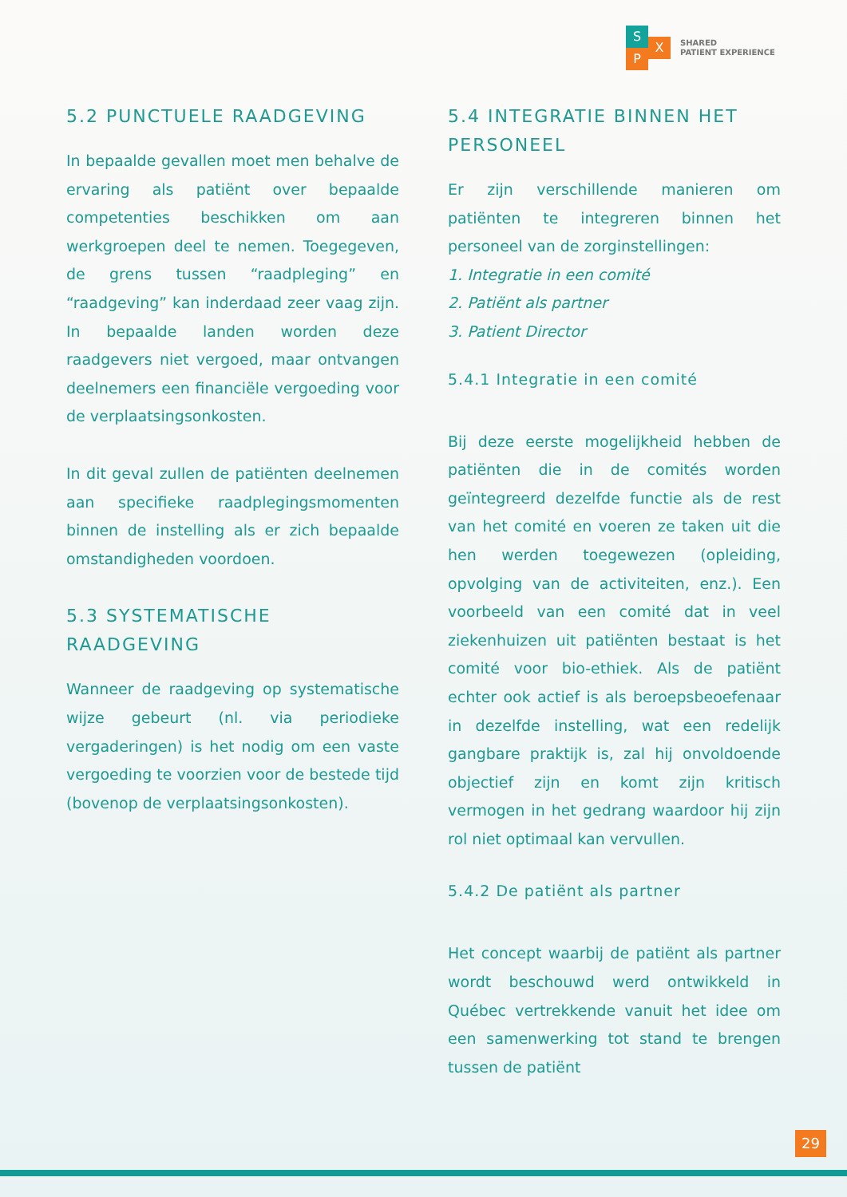S
P
X
SHARED
PATIENT EXPERIENCE
5.2 PUNCTUELE RAADGEVING
In bepaalde gevallen moet men behalve de ervaring als patiënt over bepaalde competenties beschikken om aan werkgroepen deel te nemen. Toegegeven, de grens tussen “raadpleging” en “raadgeving” kan inderdaad zeer vaag zijn. In bepaalde landen worden deze raadgevers niet vergoed, maar ontvangen deelnemers een financiële vergoeding voor de verplaatsingsonkosten.
In dit geval zullen de patiënten deelnemen aan specifieke raadplegingsmomenten binnen de instelling als er zich bepaalde omstandigheden voordoen.
5.3 SYSTEMATISCHE
RAADGEVING
Wanneer de raadgeving op systematische wijze gebeurt (nl. via periodieke vergaderingen) is het nodig om een vaste vergoeding te voorzien voor de bestede tijd (bovenop de verplaatsingsonkosten).
5.4 INTEGRATIE BINNEN HET PERSONEEL
Er zijn verschillende manieren om patiënten te integreren binnen het personeel van de zorginstellingen:
1. Integratie in een comité
2. Patiënt als partner
3. Patient Director
5.4.1 Integratie in een comité
Bij deze eerste mogelijkheid hebben de patiënten die in de comités worden geïntegreerd dezelfde functie als de rest van het comité en voeren ze taken uit die hen werden toegewezen (opleiding, opvolging van de activiteiten, enz.). Een voorbeeld van een comité dat in veel ziekenhuizen uit patiënten bestaat is het comité voor bio-ethiek. Als de patiënt echter ook actief is als beroepsbeoefenaar in dezelfde instelling, wat een redelijk gangbare praktijk is, zal hij onvoldoende objectief zijn en komt zijn kritisch vermogen in het gedrang waardoor hij zijn rol niet optimaal kan vervullen.
5.4.2 De patiënt als partner
Het concept waarbij de patiënt als partner wordt beschouwd werd ontwikkeld in Québec vertrekkende vanuit het idee om een samenwerking tot stand te brengen tussen de patiënt
29